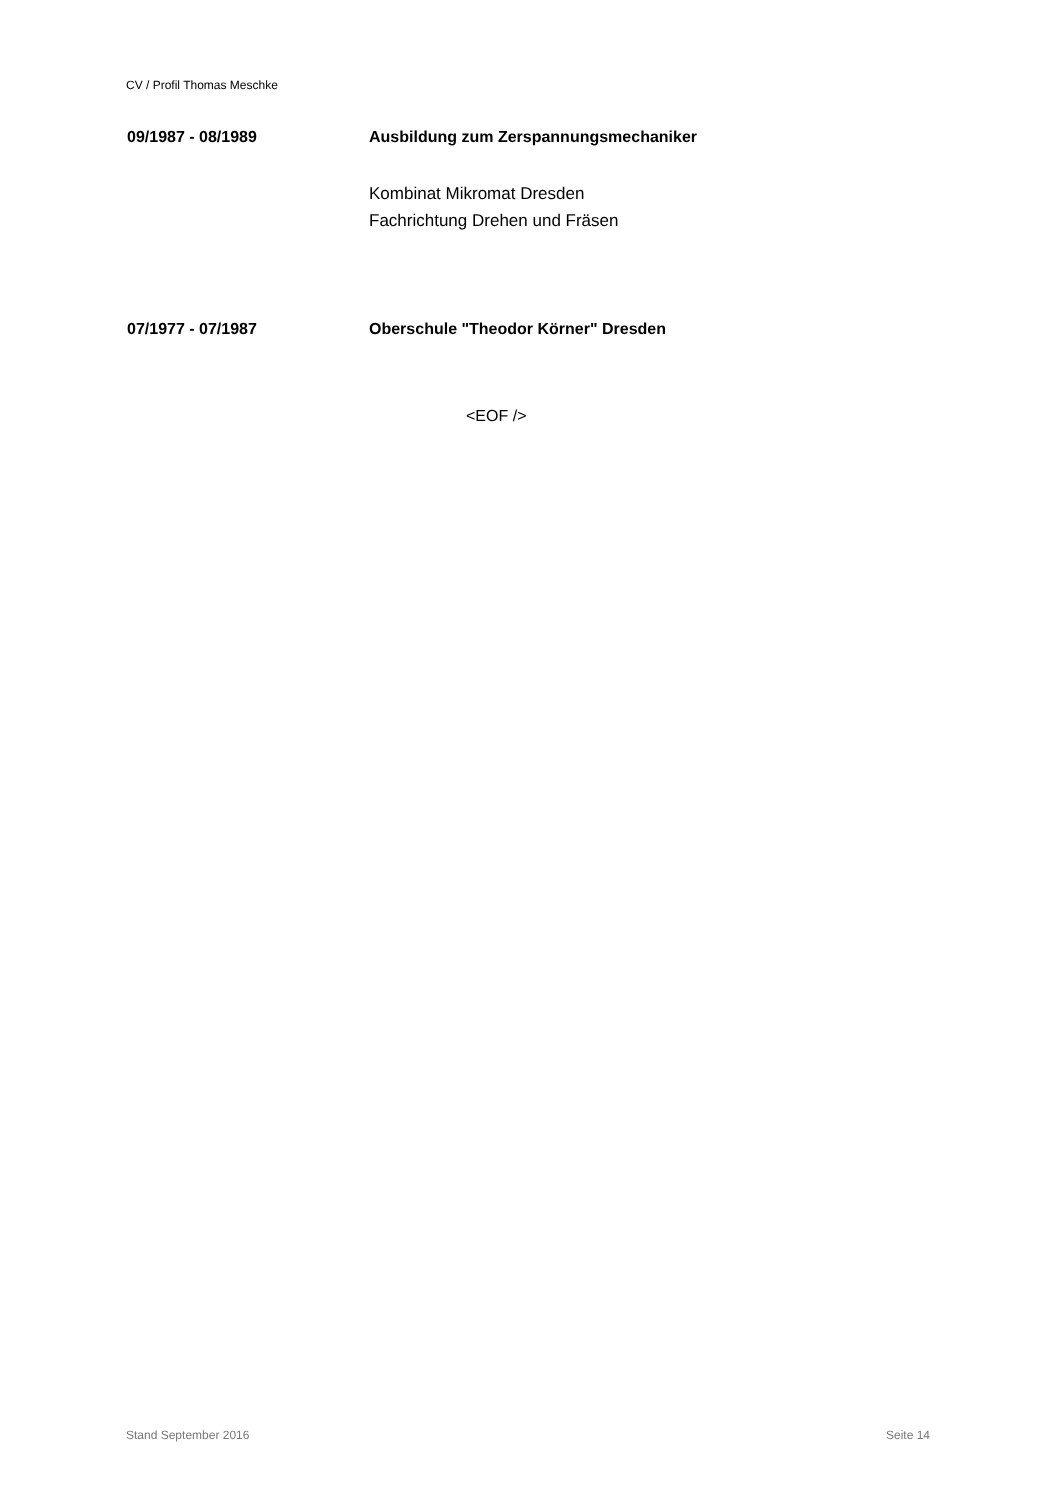CV / Profil Thomas Meschke
09/1987 - 08/1989 Ausbildung zum Zerspannungsmechaniker
Kombinat Mikromat Dresden
Fachrichtung Drehen und Fräsen
07/1977 - 07/1987 Oberschule "Theodor Körner" Dresden
<EOF />
Stand September 2016 Seite 14